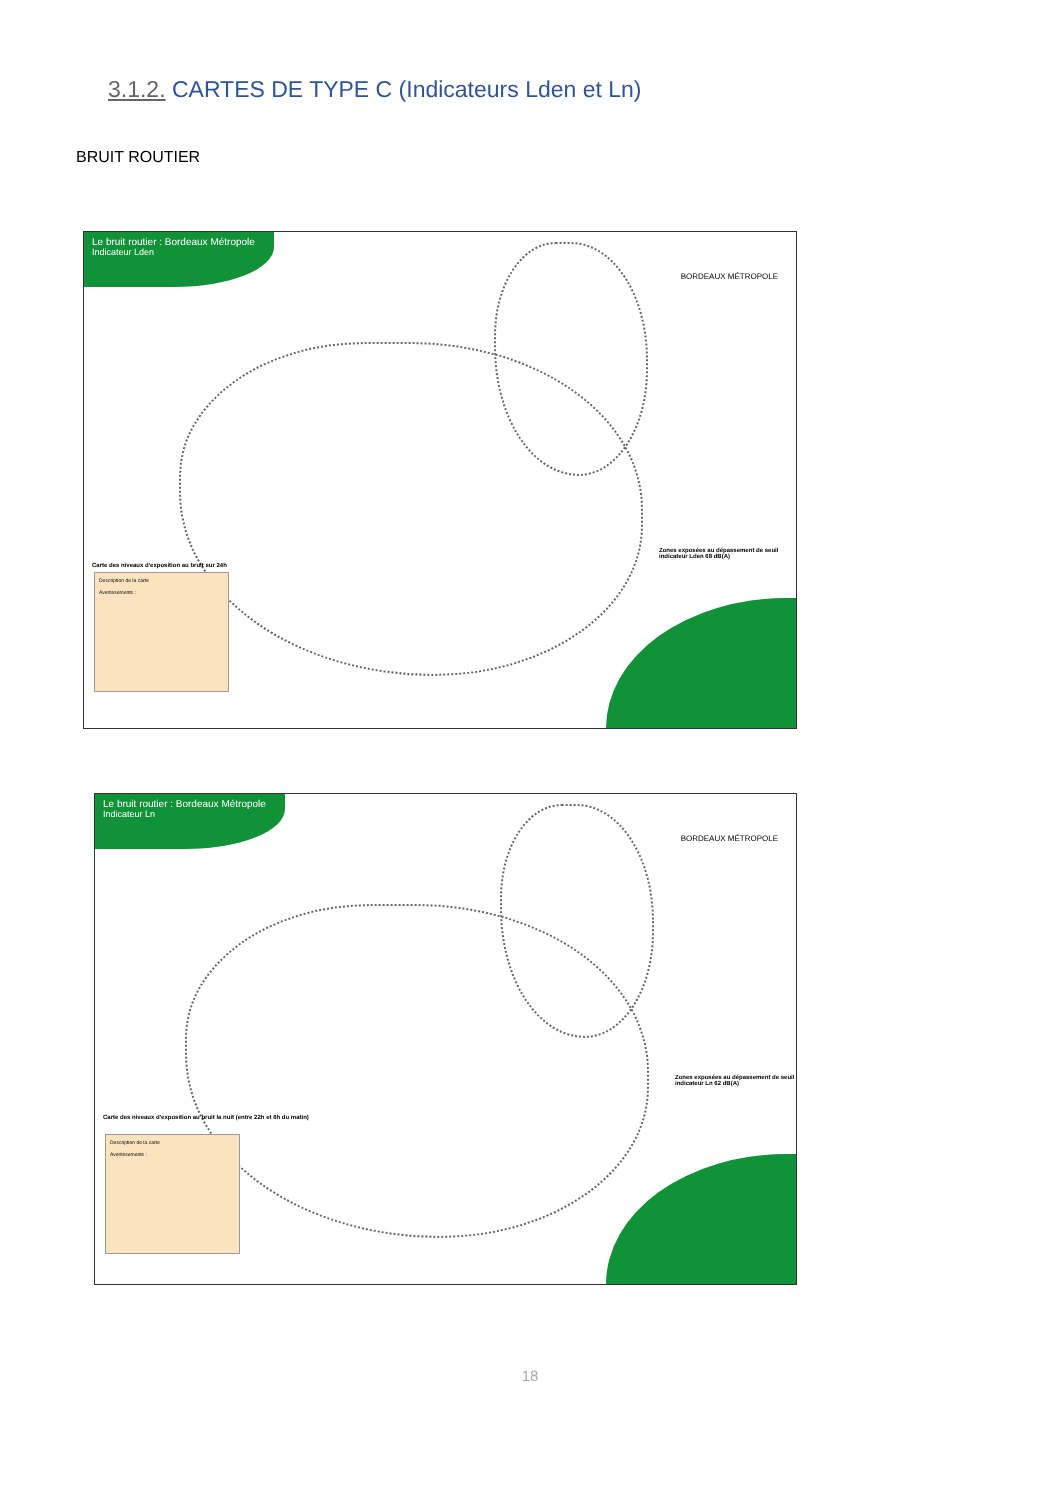3.1.2. CARTES DE TYPE C (Indicateurs Lden et Ln)
BRUIT ROUTIER
Le bruit routier : Bordeaux Métropole
Indicateur Lden
BORDEAUX MÉTROPOLE
Carte des niveaux d'exposition au bruit sur 24h
Description de la carte
Avertissements :
Zones exposées au dépassement de seuil indicateur Lden 68 dB(A)
Le bruit routier : Bordeaux Métropole
Indicateur Ln
BORDEAUX MÉTROPOLE
Carte des niveaux d'exposition au bruit la nuit (entre 22h et 6h du matin)
Description de la carte
Avertissements :
Zones exposées au dépassement de seuil indicateur Ln 62 dB(A)
18